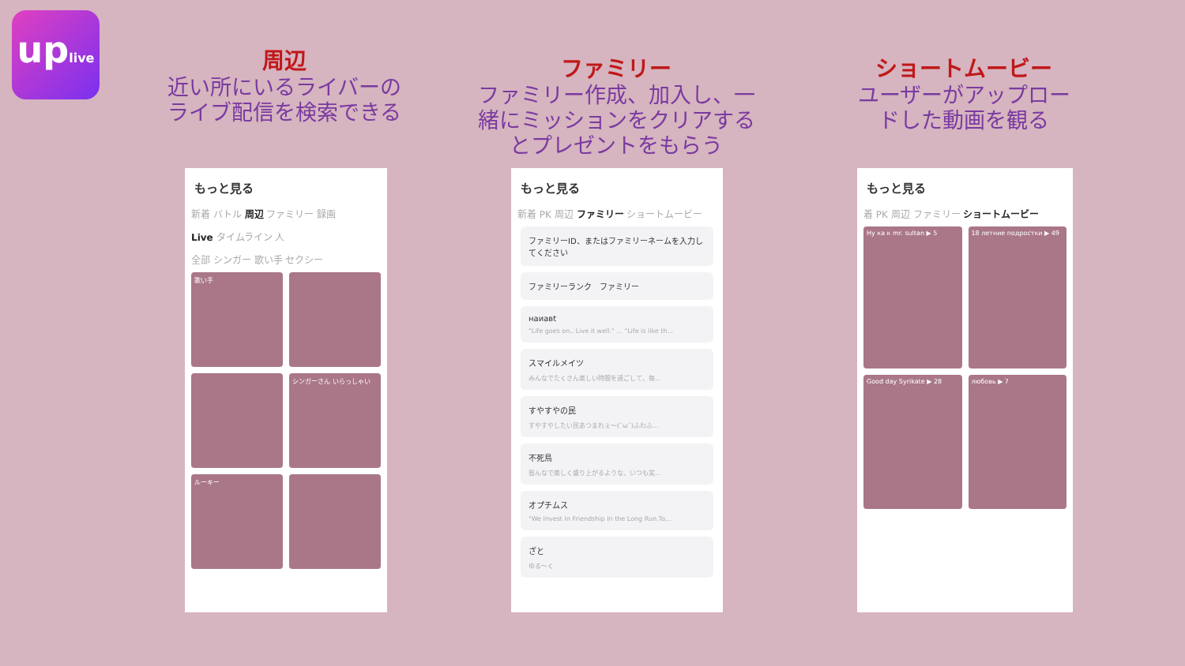uplive
周辺
近い所にいるライバーのライブ配信を検索できる
ファミリー
ファミリー作成、加入し、一緒にミッションをクリアするとプレゼントをもらう
ショートムービー
ユーザーがアップロードした動画を観る
もっと見る
新着 バトル 周辺 ファミリー 録画
Live タイムライン 人
全部 シンガー 歌い手 セクシー
歌い手
シンガーさん いらっしゃい
ルーキー
もっと見る
新着 PK 周辺 ファミリー ショートムービー
ファミリーID、またはファミリーネームを入力してください
ファミリーランク　ファミリー
наиавt
"Life goes on.. Live it well." ... "Life is like th...
スマイルメイツ
みんなでたくさん楽しい時間を過ごして、毎...
すやすやの民
すやすやしたい民あつまれぇ〜(˘ω˘)ふわふ...
不死鳥
皆んなで楽しく盛り上がるような、いつも笑...
オプチムス
"We Invest In Friendship In the Long Run.To...
ざと
ゆる〜く
もっと見る
着 PK 周辺 ファミリー ショートムービー
Ну ка к mr. sultan ▶ 5
18 летние подростки ▶ 49
Good day Syrikate ▶ 28
любовь ▶ 7